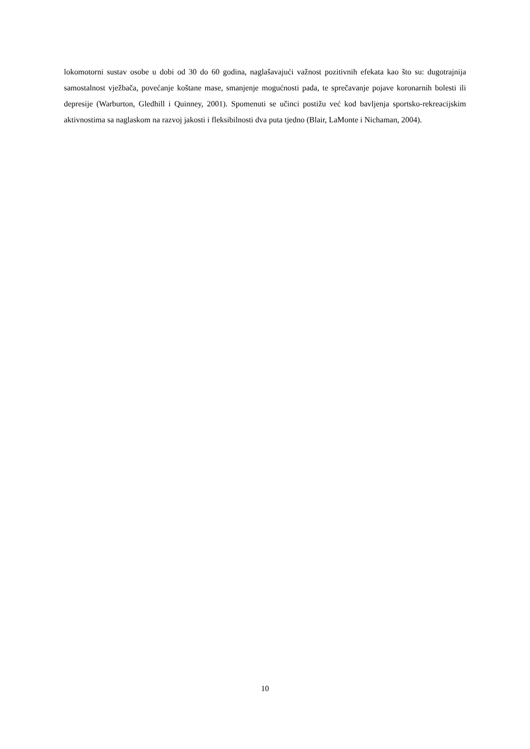lokomotorni sustav osobe u dobi od 30 do 60 godina, naglašavajući važnost pozitivnih efekata kao što su: dugotrajnija samostalnost vježbača, povećanje koštane mase, smanjenje mogućnosti pada, te sprečavanje pojave koronarnih bolesti ili depresije (Warburton, Gledhill i Quinney, 2001). Spomenuti se učinci postižu već kod bavljenja sportsko-rekreacijskim aktivnostima sa naglaskom na razvoj jakosti i fleksibilnosti dva puta tjedno (Blair, LaMonte i Nichaman, 2004).
10